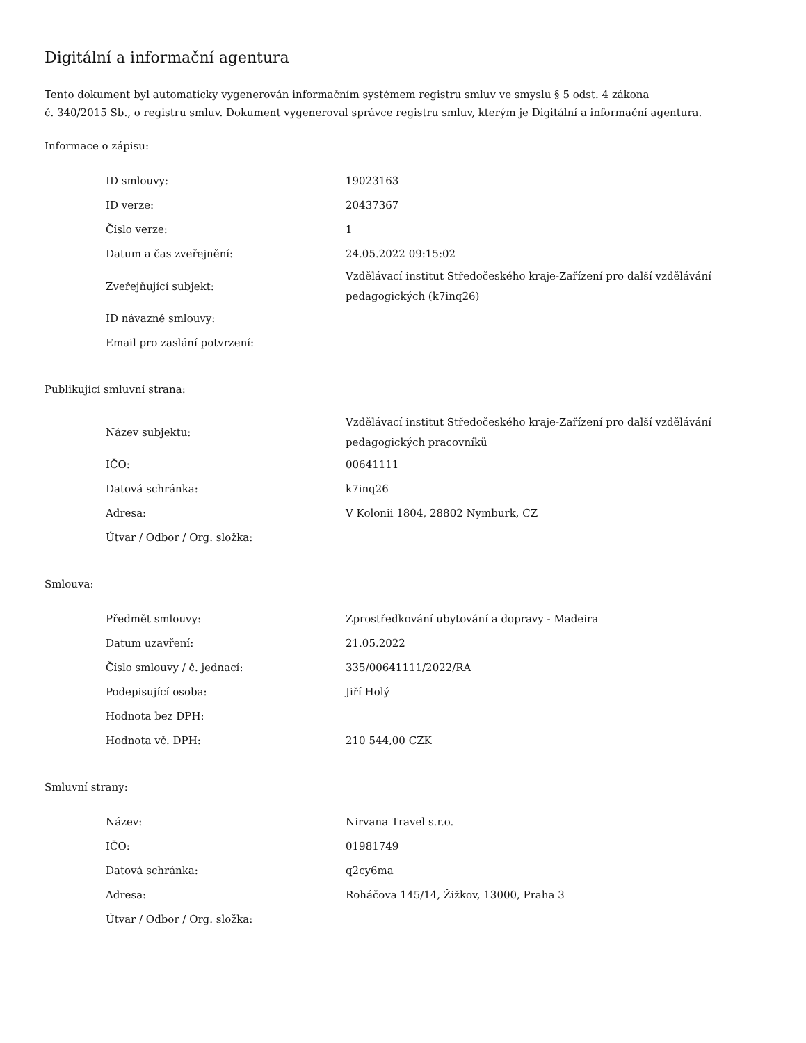Digitální a informační agentura
Tento dokument byl automaticky vygenerován informačním systémem registru smluv ve smyslu § 5 odst. 4 zákona
č. 340/2015 Sb., o registru smluv. Dokument vygeneroval správce registru smluv, kterým je Digitální a informační agentura.
Informace o zápisu:
| ID smlouvy: | 19023163 |
| ID verze: | 20437367 |
| Číslo verze: | 1 |
| Datum a čas zveřejnění: | 24.05.2022 09:15:02 |
| Zveřejňující subjekt: | Vzdělávací institut Středočeského kraje-Zařízení pro další vzdělávání pedagogických (k7inq26) |
| ID návazné smlouvy: | |
| Email pro zaslání potvrzení: | |
Publikující smluvní strana:
| Název subjektu: | Vzdělávací institut Středočeského kraje-Zařízení pro další vzdělávání pedagogických pracovníků |
| IČO: | 00641111 |
| Datová schránka: | k7inq26 |
| Adresa: | V Kolonii 1804, 28802 Nymburk, CZ |
| Útvar / Odbor / Org. složka: | |
Smlouva:
| Předmět smlouvy: | Zprostředkování ubytování a dopravy - Madeira |
| Datum uzavření: | 21.05.2022 |
| Číslo smlouvy / č. jednací: | 335/00641111/2022/RA |
| Podepisující osoba: | Jiří Holý |
| Hodnota bez DPH: | |
| Hodnota vč. DPH: | 210 544,00 CZK |
Smluvní strany:
| Název: | Nirvana Travel s.r.o. |
| IČO: | 01981749 |
| Datová schránka: | q2cy6ma |
| Adresa: | Roháčova 145/14, Žižkov, 13000, Praha 3 |
| Útvar / Odbor / Org. složka: | |